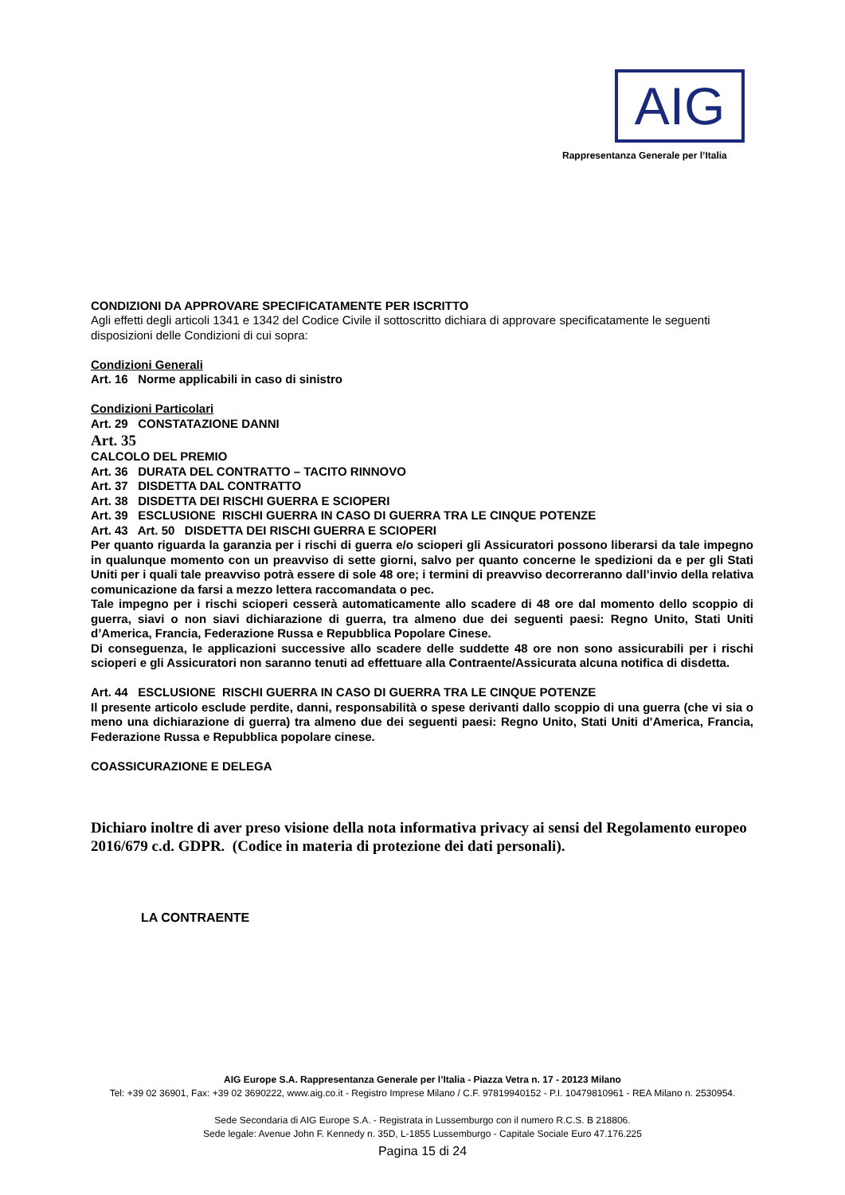AIG
Rappresentanza Generale per l’Italia
CONDIZIONI DA APPROVARE SPECIFICATAMENTE PER ISCRITTO
Agli effetti degli articoli 1341 e 1342 del Codice Civile il sottoscritto dichiara di approvare specificatamente le seguenti disposizioni delle Condizioni di cui sopra:
Condizioni Generali
Art. 16 Norme applicabili in caso di sinistro
Condizioni Particolari
Art. 29 CONSTATAZIONE DANNI
Art. 35
CALCOLO DEL PREMIO
Art. 36 DURATA DEL CONTRATTO – TACITO RINNOVO
Art. 37 DISDETTA DAL CONTRATTO
Art. 38 DISDETTA DEI RISCHI GUERRA E SCIOPERI
Art. 39 ESCLUSIONE RISCHI GUERRA IN CASO DI GUERRA TRA LE CINQUE POTENZE
Art. 43 Art. 50 DISDETTA DEI RISCHI GUERRA E SCIOPERI
Per quanto riguarda la garanzia per i rischi di guerra e/o scioperi gli Assicuratori possono liberarsi da tale impegno in qualunque momento con un preavviso di sette giorni, salvo per quanto concerne le spedizioni da e per gli Stati Uniti per i quali tale preavviso potrà essere di sole 48 ore; i termini di preavviso decorreranno dall’invio della relativa comunicazione da farsi a mezzo lettera raccomandata o pec.
Tale impegno per i rischi scioperi cesserà automaticamente allo scadere di 48 ore dal momento dello scoppio di guerra, siavi o non siavi dichiarazione di guerra, tra almeno due dei seguenti paesi: Regno Unito, Stati Uniti d’America, Francia, Federazione Russa e Repubblica Popolare Cinese.
Di conseguenza, le applicazioni successive allo scadere delle suddette 48 ore non sono assicurabili per i rischi scioperi e gli Assicuratori non saranno tenuti ad effettuare alla Contraente/Assicurata alcuna notifica di disdetta.
Art. 44 ESCLUSIONE RISCHI GUERRA IN CASO DI GUERRA TRA LE CINQUE POTENZE
Il presente articolo esclude perdite, danni, responsabilità o spese derivanti dallo scoppio di una guerra (che vi sia o meno una dichiarazione di guerra) tra almeno due dei seguenti paesi: Regno Unito, Stati Uniti d'America, Francia, Federazione Russa e Repubblica popolare cinese.
COASSICURAZIONE E DELEGA
Dichiaro inoltre di aver preso visione della nota informativa privacy ai sensi del Regolamento europeo 2016/679 c.d. GDPR. (Codice in materia di protezione dei dati personali).
LA CONTRAENTE
AIG Europe S.A. Rappresentanza Generale per l’Italia - Piazza Vetra n. 17 - 20123 Milano
Tel: +39 02 36901, Fax: +39 02 3690222, www.aig.co.it - Registro Imprese Milano / C.F. 97819940152 - P.I. 10479810961 - REA Milano n. 2530954.
Sede Secondaria di AIG Europe S.A. - Registrata in Lussemburgo con il numero R.C.S. B 218806.
Sede legale: Avenue John F. Kennedy n. 35D, L-1855 Lussemburgo - Capitale Sociale Euro 47.176.225
Pagina 15 di 24